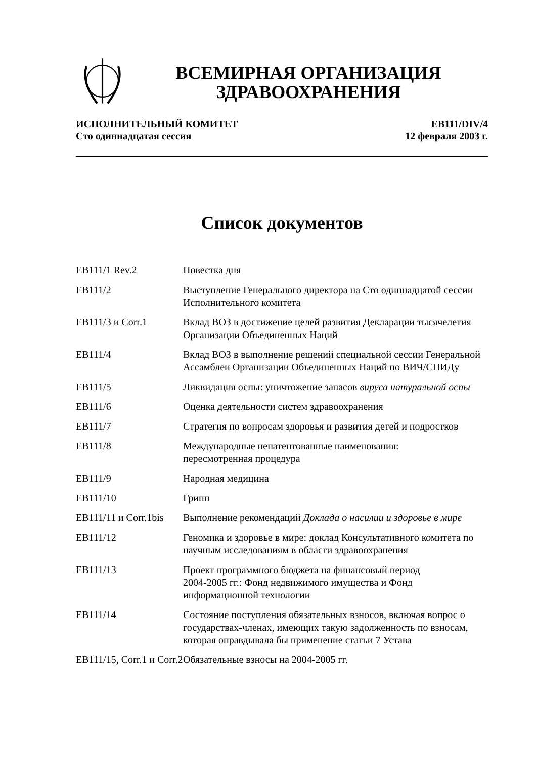ВСЕМИРНАЯ ОРГАНИЗАЦИЯ
ЗДРАВООХРАНЕНИЯ
ИСПОЛНИТЕЛЬНЫЙ КОМИТЕТ
Сто одиннадцатая сессия
EB111/DIV/4
12 февраля 2003 г.
Список документов
| EB111/1 Rev.2 | Повестка дня |
| EB111/2 | Выступление Генерального директора на Сто одиннадцатой сессии Исполнительного комитета |
| EB111/3 и Corr.1 | Вклад ВОЗ в достижение целей развития Декларации тысячелетия Организации Объединенных Наций |
| EB111/4 | Вклад ВОЗ в выполнение решений специальной сессии Генеральной Ассамблеи Организации Объединенных Наций по ВИЧ/СПИДу |
| EB111/5 | Ликвидация оспы: уничтожение запасов вируса натуральной оспы |
| EB111/6 | Оценка деятельности систем здравоохранения |
| EB111/7 | Стратегия по вопросам здоровья и развития детей и подростков |
| EB111/8 | Международные непатентованные наименования: пересмотренная процедура |
| EB111/9 | Народная медицина |
| EB111/10 | Грипп |
| EB111/11 и Corr.1bis | Выполнение рекомендаций Доклада о насилии и здоровье в мире |
| EB111/12 | Геномика и здоровье в мире: доклад Консультативного комитета по научным исследованиям в области здравоохранения |
| EB111/13 | Проект программного бюджета на финансовый период 2004-2005 гг.: Фонд недвижимого имущества и Фонд информационной технологии |
| EB111/14 | Состояние поступления обязательных взносов, включая вопрос о государствах-членах, имеющих такую задолженность по взносам, которая оправдывала бы применение статьи 7 Устава |
| EB111/15, Corr.1 и Corr.2 | Обязательные взносы на 2004-2005 гг. |